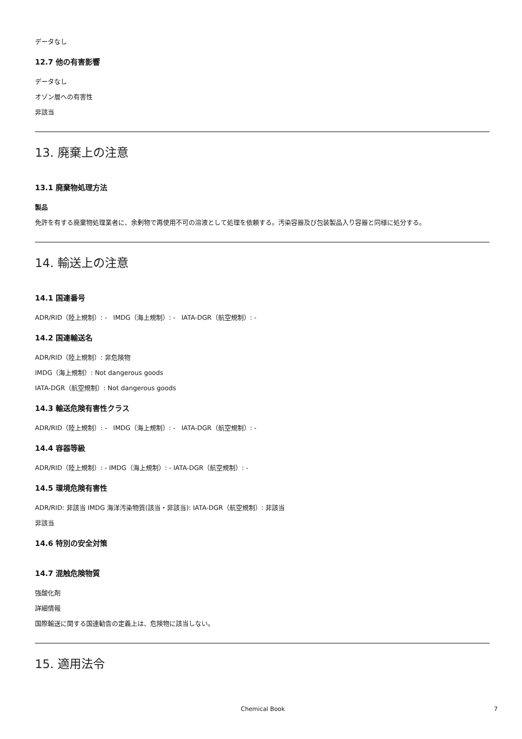データなし
12.7 他の有害影響
データなし
オゾン層への有害性
非該当
13. 廃棄上の注意
13.1 廃棄物処理方法
製品
免許を有する廃棄物処理業者に、余剰物で再使用不可の溶液として処理を依頼する。汚染容器及び包装製品入り容器と同様に処分する。
14. 輸送上の注意
14.1 国連番号
ADR/RID（陸上規制）: - IMDG（海上規制）: - IATA-DGR（航空規制）: -
14.2 国連輸送名
ADR/RID（陸上規制）: 非危険物
IMDG（海上規制）: Not dangerous goods
IATA-DGR（航空規制）: Not dangerous goods
14.3 輸送危険有害性クラス
ADR/RID（陸上規制）: - IMDG（海上規制）: - IATA-DGR（航空規制）: -
14.4 容器等級
ADR/RID（陸上規制）: - IMDG（海上規制）: - IATA-DGR（航空規制）: -
14.5 環境危険有害性
ADR/RID: 非該当 IMDG 海洋汚染物質(該当・非該当): IATA-DGR（航空規制）: 非該当
非該当
14.6 特別の安全対策
14.7 混触危険物質
強酸化剤
詳細情報
国際輸送に関する国連勧告の定義上は、危険物に該当しない。
15. 適用法令
Chemical Book 7